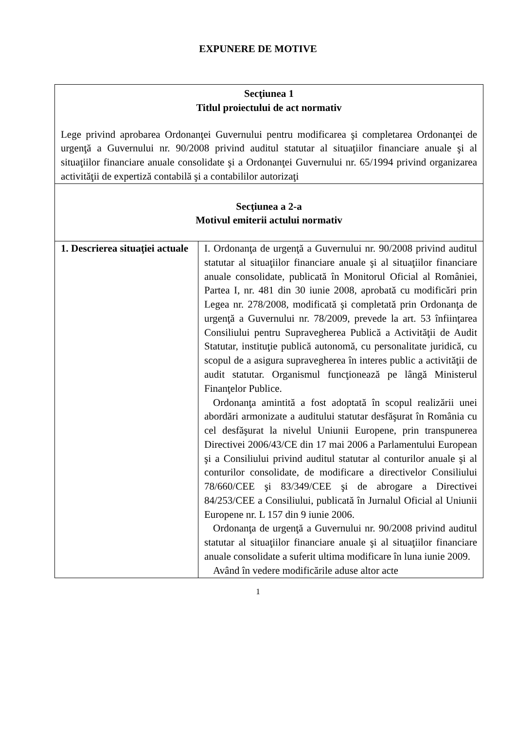EXPUNERE DE MOTIVE
| Secţiunea 1 Titlul proiectului de act normativ Lege privind aprobarea Ordonanţei Guvernului pentru modificarea şi completarea Ordonanţei de urgenţă a Guvernului nr. 90/2008 privind auditul statutar al situaţiilor financiare anuale şi al situaţiilor financiare anuale consolidate şi a Ordonanţei Guvernului nr. 65/1994 privind organizarea activităţii de expertiză contabilă şi a contabililor autorizaţi | |
| Secţiunea a 2-a Motivul emiterii actului normativ | |
| 1. Descrierea situaţiei actuale | I. Ordonanţa de urgenţă a Guvernului nr. 90/2008 privind auditul statutar al situaţiilor financiare anuale şi al situaţiilor financiare anuale consolidate, publicată în Monitorul Oficial al României, Partea I, nr. 481 din 30 iunie 2008, aprobată cu modificări prin Legea nr. 278/2008, modificată şi completată prin Ordonanţa de urgenţă a Guvernului nr. 78/2009, prevede la art. 53 înfiinţarea Consiliului pentru Supravegherea Publică a Activităţii de Audit Statutar, instituţie publică autonomă, cu personalitate juridică, cu scopul de a asigura supravegherea în interes public a activităţii de audit statutar. Organismul funcţionează pe lângă Ministerul Finanţelor Publice. Ordonanţa amintită a fost adoptată în scopul realizării unei abordări armonizate a auditului statutar desfăşurat în România cu cel desfăşurat la nivelul Uniunii Europene, prin transpunerea Directivei 2006/43/CE din 17 mai 2006 a Parlamentului European şi a Consiliului privind auditul statutar al conturilor anuale şi al conturilor consolidate, de modificare a directivelor Consiliului 78/660/CEE şi 83/349/CEE şi de abrogare a Directivei 84/253/CEE a Consiliului, publicată în Jurnalul Oficial al Uniunii Europene nr. L 157 din 9 iunie 2006. Ordonanţa de urgenţă a Guvernului nr. 90/2008 privind auditul statutar al situaţiilor financiare anuale şi al situaţiilor financiare anuale consolidate a suferit ultima modificare în luna iunie 2009. Având în vedere modificările aduse altor acte |
1